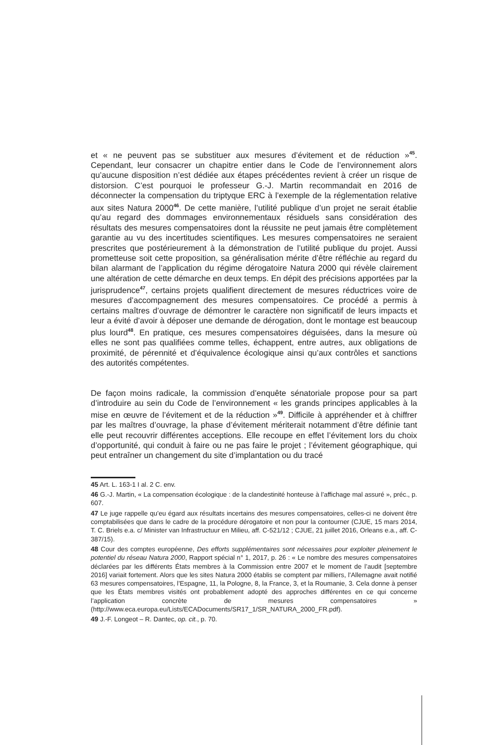et « ne peuvent pas se substituer aux mesures d’évitement et de réduction »<sup>45</sup>. Cependant, leur consacrer un chapitre entier dans le Code de l’environnement alors qu’aucune disposition n’est dédiée aux étapes précédentes revient à créer un risque de distorsion. C’est pourquoi le professeur G.-J. Martin recommandait en 2016 de déconnecter la compensation du triptyque ERC à l’exemple de la réglementation relative aux sites Natura 2000<sup>46</sup>. De cette manière, l’utilité publique d’un projet ne serait établie qu’au regard des dommages environnementaux résiduels sans considération des résultats des mesures compensatoires dont la réussite ne peut jamais être complètement garantie au vu des incertitudes scientifiques. Les mesures compensatoires ne seraient prescrites que postérieurement à la démonstration de l’utilité publique du projet. Aussi prometteuse soit cette proposition, sa généralisation mérite d’être réfléchie au regard du bilan alarmant de l’application du régime dérogatoire Natura 2000 qui révèle clairement une altération de cette démarche en deux temps. En dépit des précisions apportées par la jurisprudence<sup>47</sup>, certains projets qualifient directement de mesures réductrices voire de mesures d’accompagnement des mesures compensatoires. Ce procédé a permis à certains maîtres d’ouvrage de démontrer le caractère non significatif de leurs impacts et leur a évité d’avoir à déposer une demande de dérogation, dont le montage est beaucoup plus lourd<sup>48</sup>. En pratique, ces mesures compensatoires déguisées, dans la mesure où elles ne sont pas qualifiées comme telles, échappent, entre autres, aux obligations de proximité, de pérennité et d’équivalence écologique ainsi qu’aux contrôles et sanctions des autorités compétentes.
De façon moins radicale, la commission d’enquête sénatoriale propose pour sa part d’introduire au sein du Code de l’environnement « les grands principes applicables à la mise en œuvre de l’évitement et de la réduction »<sup>49</sup>. Difficile à appréhender et à chiffrer par les maîtres d’ouvrage, la phase d’évitement mériterait notamment d’être définie tant elle peut recouvrir différentes acceptions. Elle recoupe en effet l’évitement lors du choix d’opportunité, qui conduit à faire ou ne pas faire le projet ; l’évitement géographique, qui peut entraîner un changement du site d’implantation ou du tracé
45 Art. L. 163-1 I al. 2 C. env.
46 G.-J. Martin, « La compensation écologique : de la clandestinité honteuse à l’affichage mal assuré », préc., p. 607.
47 Le juge rappelle qu’eu égard aux résultats incertains des mesures compensatoires, celles-ci ne doivent être comptabilisées que dans le cadre de la procédure dérogatoire et non pour la contourner (CJUE, 15 mars 2014, T. C. Briels e.a. c/ Minister van Infrastructuur en Milieu, aff. C-521/12 ; CJUE, 21 juillet 2016, Orleans e.a., aff. C-387/15).
48 Cour des comptes européenne, Des efforts supplémentaires sont nécessaires pour exploiter pleinement le potentiel du réseau Natura 2000, Rapport spécial n° 1, 2017, p. 26 : « Le nombre des mesures compensatoires déclarées par les différents États membres à la Commission entre 2007 et le moment de l’audit [septembre 2016] variait fortement. Alors que les sites Natura 2000 établis se comptent par milliers, l’Allemagne avait notifié 63 mesures compensatoires, l’Espagne, 11, la Pologne, 8, la France, 3, et la Roumanie, 3. Cela donne à penser que les États membres visités ont probablement adopté des approches différentes en ce qui concerne l’application concrète de mesures compensatoires » (http://www.eca.europa.eu/Lists/ECADocuments/SR17_1/SR_NATURA_2000_FR.pdf).
49 J.-F. Longeot – R. Dantec, op. cit., p. 70.